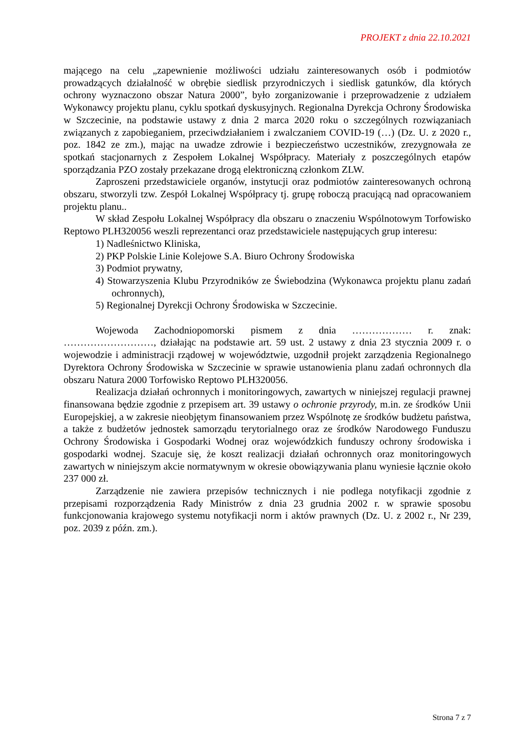PROJEKT z dnia 22.10.2021
mającego na celu „zapewnienie możliwości udziału zainteresowanych osób i podmiotów prowadzących działalność w obrębie siedlisk przyrodniczych i siedlisk gatunków, dla których ochrony wyznaczono obszar Natura 2000”, było zorganizowanie i przeprowadzenie z udziałem Wykonawcy projektu planu, cyklu spotkań dyskusyjnych. Regionalna Dyrekcja Ochrony Środowiska w Szczecinie, na podstawie ustawy z dnia 2 marca 2020 roku o szczególnych rozwiązaniach związanych z zapobieganiem, przeciwdziałaniem i zwalczaniem COVID-19 (…) (Dz. U. z 2020 r., poz. 1842 ze zm.), mając na uwadze zdrowie i bezpieczeństwo uczestników, zrezygnowała ze spotkań stacjonarnych z Zespołem Lokalnej Współpracy. Materiały z poszczególnych etapów sporządzania PZO zostały przekazane drogą elektroniczną członkom ZLW.
Zaproszeni przedstawiciele organów, instytucji oraz podmiotów zainteresowanych ochroną obszaru, stworzyli tzw. Zespół Lokalnej Współpracy tj. grupę roboczą pracującą nad opracowaniem projektu planu..
W skład Zespołu Lokalnej Współpracy dla obszaru o znaczeniu Wspólnotowym Torfowisko Reptowo PLH320056 weszli reprezentanci oraz przedstawiciele następujących grup interesu:
1) Nadleśnictwo Kliniska,
2) PKP Polskie Linie Kolejowe S.A. Biuro Ochrony Środowiska
3) Podmiot prywatny,
4) Stowarzyszenia Klubu Przyrodników ze Świebodzina (Wykonawca projektu planu zadań ochronnych),
5) Regionalnej Dyrekcji Ochrony Środowiska w Szczecinie.
Wojewoda Zachodniopomorski pismem z dnia ……………… r. znak: ………………………, działając na podstawie art. 59 ust. 2 ustawy z dnia 23 stycznia 2009 r. o wojewodzie i administracji rządowej w województwie, uzgodnił projekt zarządzenia Regionalnego Dyrektora Ochrony Środowiska w Szczecinie w sprawie ustanowienia planu zadań ochronnych dla obszaru Natura 2000 Torfowisko Reptowo PLH320056.
Realizacja działań ochronnych i monitoringowych, zawartych w niniejszej regulacji prawnej finansowana będzie zgodnie z przepisem art. 39 ustawy o ochronie przyrody, m.in. ze środków Unii Europejskiej, a w zakresie nieobjętym finansowaniem przez Wspólnotę ze środków budżetu państwa, a także z budżetów jednostek samorządu terytorialnego oraz ze środków Narodowego Funduszu Ochrony Środowiska i Gospodarki Wodnej oraz wojewódzkich funduszy ochrony środowiska i gospodarki wodnej. Szacuje się, że koszt realizacji działań ochronnych oraz monitoringowych zawartych w niniejszym akcie normatywnym w okresie obowiązywania planu wyniesie łącznie około 237 000 zł.
Zarządzenie nie zawiera przepisów technicznych i nie podlega notyfikacji zgodnie z przepisami rozporządzenia Rady Ministrów z dnia 23 grudnia 2002 r. w sprawie sposobu funkcjonowania krajowego systemu notyfikacji norm i aktów prawnych (Dz. U. z 2002 r., Nr 239, poz. 2039 z późn. zm.).
Strona 7 z 7